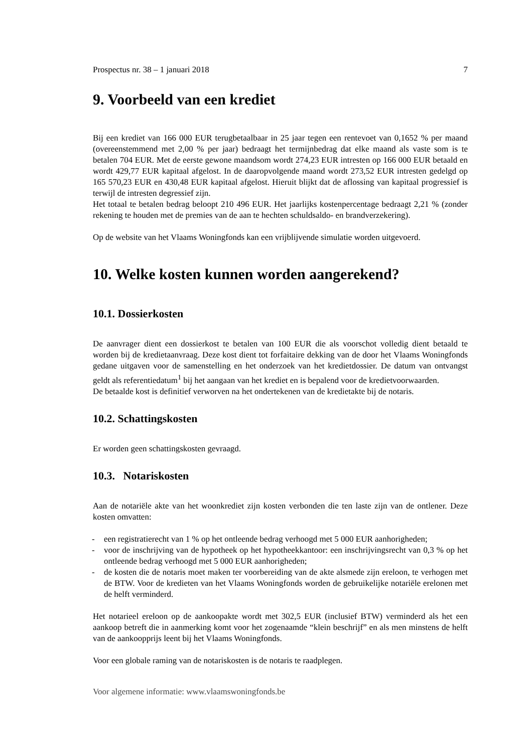Prospectus nr. 38 – 1 januari 2018 7
9. Voorbeeld van een krediet
Bij een krediet van 166 000 EUR terugbetaalbaar in 25 jaar tegen een rentevoet van 0,1652 % per maand (overeenstemmend met 2,00 % per jaar) bedraagt het termijnbedrag dat elke maand als vaste som is te betalen 704 EUR. Met de eerste gewone maandsom wordt 274,23 EUR intresten op 166 000 EUR betaald en wordt 429,77 EUR kapitaal afgelost. In de daaropvolgende maand wordt 273,52 EUR intresten gedelgd op 165 570,23 EUR en 430,48 EUR kapitaal afgelost. Hieruit blijkt dat de aflossing van kapitaal progressief is terwijl de intresten degressief zijn.
Het totaal te betalen bedrag beloopt 210 496 EUR. Het jaarlijks kostenpercentage bedraagt 2,21 % (zonder rekening te houden met de premies van de aan te hechten schuldsaldo- en brandverzekering).
Op de website van het Vlaams Woningfonds kan een vrijblijvende simulatie worden uitgevoerd.
10. Welke kosten kunnen worden aangerekend?
10.1. Dossierkosten
De aanvrager dient een dossierkost te betalen van 100 EUR die als voorschot volledig dient betaald te worden bij de kredietaanvraag. Deze kost dient tot forfaitaire dekking van de door het Vlaams Woningfonds gedane uitgaven voor de samenstelling en het onderzoek van het kredietdossier. De datum van ontvangst geldt als referentiedatum<sup>1</sup> bij het aangaan van het krediet en is bepalend voor de kredietvoorwaarden.
De betaalde kost is definitief verworven na het ondertekenen van de kredietakte bij de notaris.
10.2. Schattingskosten
Er worden geen schattingskosten gevraagd.
10.3. Notariskosten
Aan de notariële akte van het woonkrediet zijn kosten verbonden die ten laste zijn van de ontlener. Deze kosten omvatten:
- een registratierecht van 1 % op het ontleende bedrag verhoogd met 5 000 EUR aanhorigheden;
- voor de inschrijving van de hypotheek op het hypotheekkantoor: een inschrijvingsrecht van 0,3 % op het ontleende bedrag verhoogd met 5 000 EUR aanhorigheden;
- de kosten die de notaris moet maken ter voorbereiding van de akte alsmede zijn ereloon, te verhogen met de BTW. Voor de kredieten van het Vlaams Woningfonds worden de gebruikelijke notariële erelonen met de helft verminderd.
Het notarieel ereloon op de aankoopakte wordt met 302,5 EUR (inclusief BTW) verminderd als het een aankoop betreft die in aanmerking komt voor het zogenaamde “klein beschrijf” en als men minstens de helft van de aankoopprijs leent bij het Vlaams Woningfonds.
Voor een globale raming van de notariskosten is de notaris te raadplegen.
Voor algemene informatie: www.vlaamswoningfonds.be